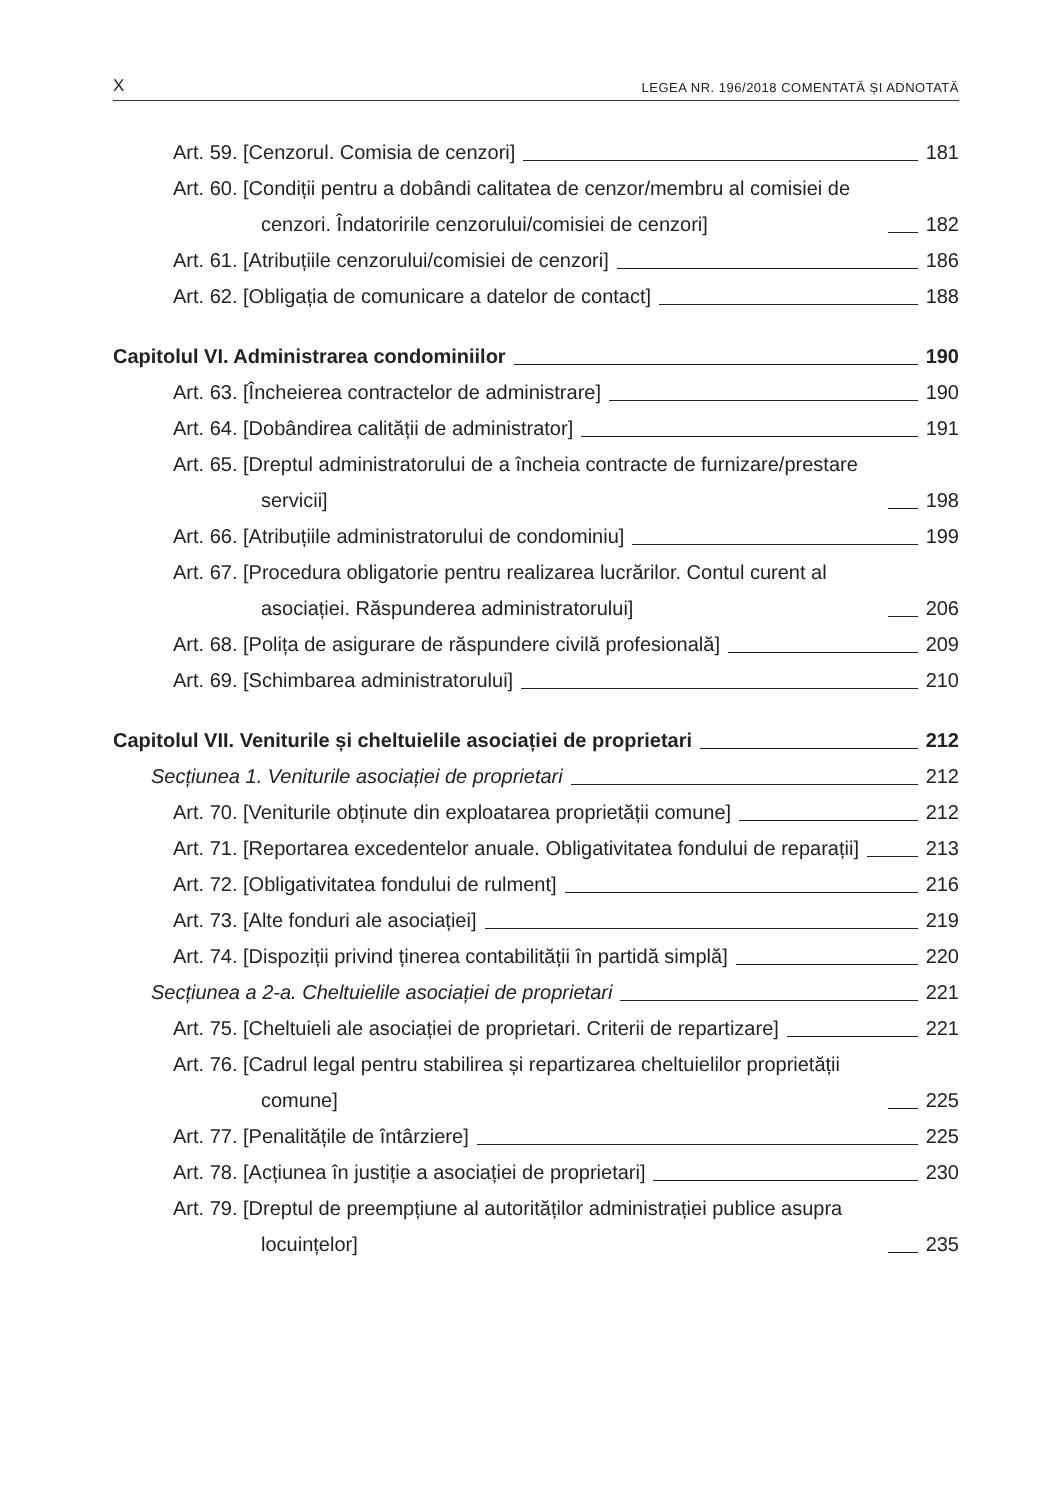X LEGEA NR. 196/2018 COMENTATĂ ȘI ADNOTATĂ
Art. 59. [Cenzorul. Comisia de cenzori] 181
Art. 60. [Condiții pentru a dobândi calitatea de cenzor/membru al comisiei de cenzori. Îndatoririle cenzorului/comisiei de cenzori] 182
Art. 61. [Atribuțiile cenzorului/comisiei de cenzori] 186
Art. 62. [Obligația de comunicare a datelor de contact] 188
Capitolul VI. Administrarea condominiilor 190
Art. 63. [Încheierea contractelor de administrare] 190
Art. 64. [Dobândirea calității de administrator] 191
Art. 65. [Dreptul administratorului de a încheia contracte de furnizare/prestare servicii] 198
Art. 66. [Atribuțiile administratorului de condominiu] 199
Art. 67. [Procedura obligatorie pentru realizarea lucrărilor. Contul curent al asociației. Răspunderea administratorului] 206
Art. 68. [Polița de asigurare de răspundere civilă profesională] 209
Art. 69. [Schimbarea administratorului] 210
Capitolul VII. Veniturile și cheltuielile asociației de proprietari 212
Secțiunea 1. Veniturile asociației de proprietari 212
Art. 70. [Veniturile obținute din exploatarea proprietății comune] 212
Art. 71. [Reportarea excedentelor anuale. Obligativitatea fondului de reparații] 213
Art. 72. [Obligativitatea fondului de rulment] 216
Art. 73. [Alte fonduri ale asociației] 219
Art. 74. [Dispoziții privind ținerea contabilității în partidă simplă] 220
Secțiunea a 2-a. Cheltuielile asociației de proprietari 221
Art. 75. [Cheltuieli ale asociației de proprietari. Criterii de repartizare] 221
Art. 76. [Cadrul legal pentru stabilirea și repartizarea cheltuielilor proprietății comune] 225
Art. 77. [Penalitățile de întârziere] 225
Art. 78. [Acțiunea în justiție a asociației de proprietari] 230
Art. 79. [Dreptul de preempțiune al autorităților administrației publice asupra locuințelor] 235